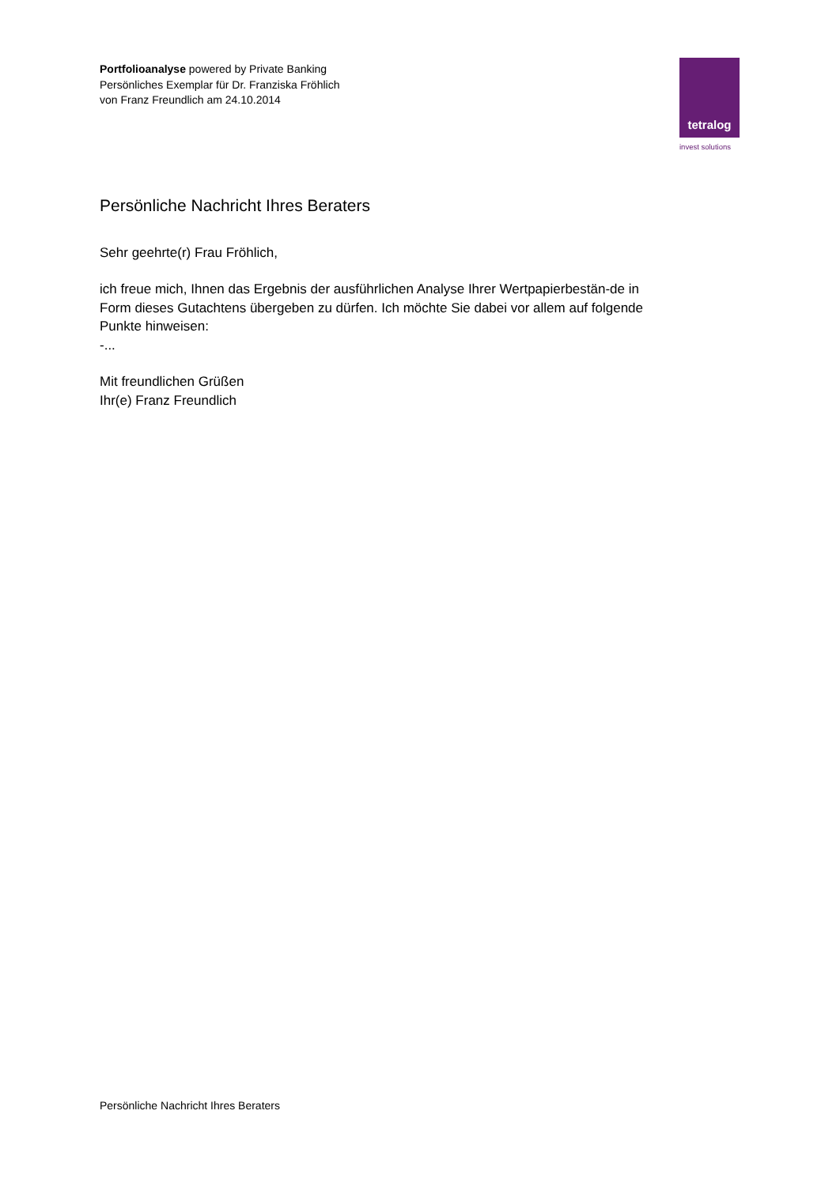Portfolioanalyse powered by Private Banking
Persönliches Exemplar für Dr. Franziska Fröhlich
von Franz Freundlich am 24.10.2014
tetralog
invest solutions
Persönliche Nachricht Ihres Beraters
Sehr geehrte(r) Frau Fröhlich,
ich freue mich, Ihnen das Ergebnis der ausführlichen Analyse Ihrer Wertpapierbestän-de in Form dieses Gutachtens übergeben zu dürfen. Ich möchte Sie dabei vor allem auf folgende Punkte hinweisen:
-...
Mit freundlichen Grüßen
Ihr(e) Franz Freundlich
Persönliche Nachricht Ihres Beraters